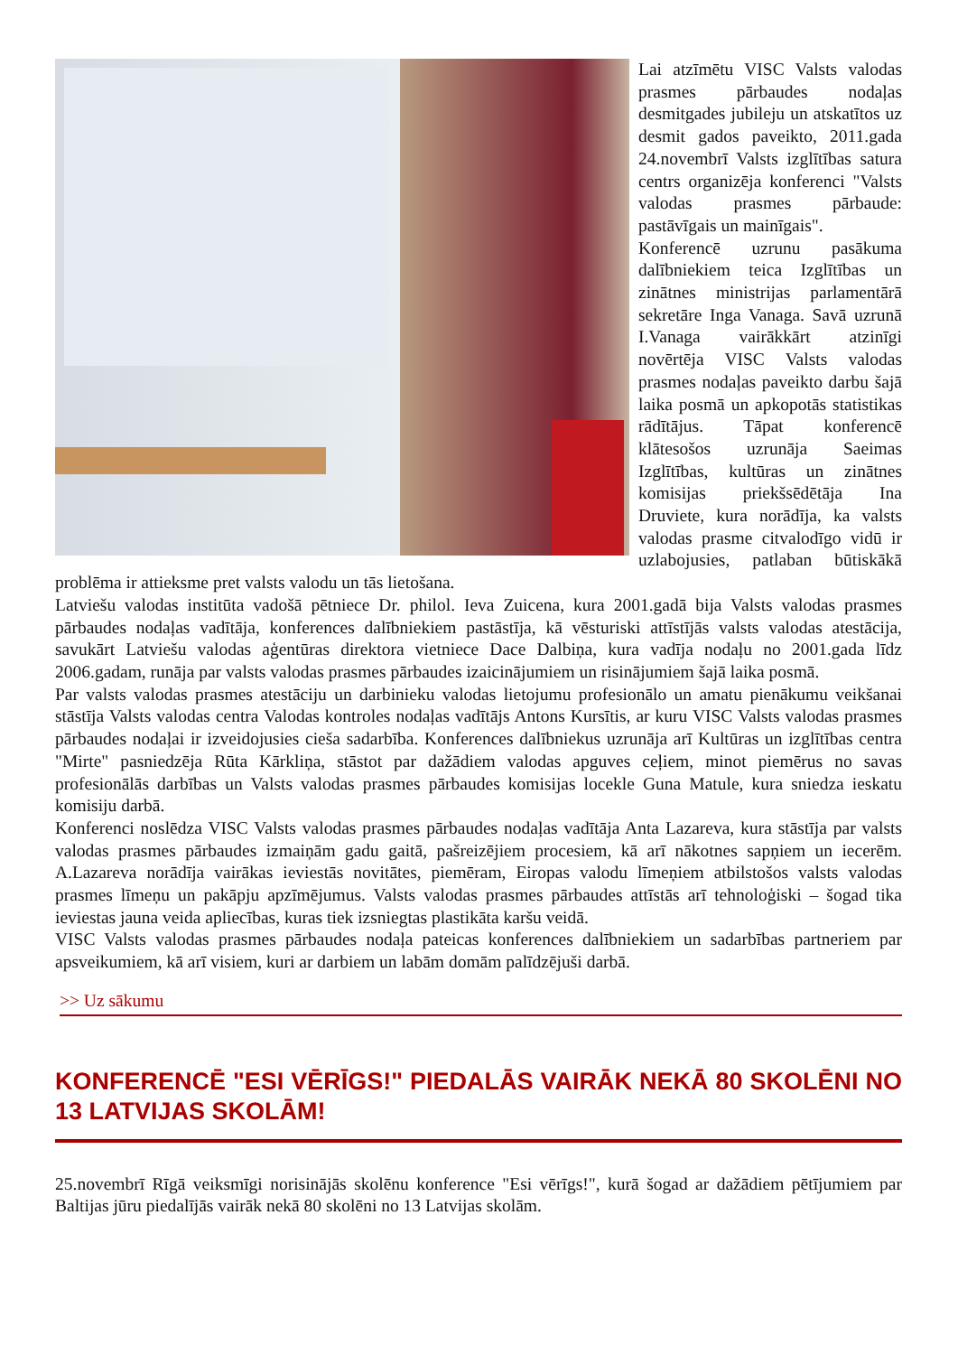Lai atzīmētu VISC Valsts valodas prasmes pārbaudes nodaļas desmitgades jubileju un atskatītos uz desmit gados paveikto, 2011.gada 24.novembrī Valsts izglītības satura centrs organizēja konferenci "Valsts valodas prasmes pārbaude: pastāvīgais un mainīgais".
Konferencē uzrunu pasākuma dalībniekiem teica Izglītības un zinātnes ministrijas parlamentārā sekretāre Inga Vanaga. Savā uzrunā I.Vanaga vairākkārt atzinīgi novērtēja VISC Valsts valodas prasmes nodaļas paveikto darbu šajā laika posmā un apkopotās statistikas rādītājus. Tāpat konferencē klātesošos uzrunāja Saeimas Izglītības, kultūras un zinātnes komisijas priekšsēdētāja Ina Druviete, kura norādīja, ka valsts valodas prasme citvalodīgo vidū ir uzlabojusies, patlaban būtiskākā problēma ir attieksme pret valsts valodu un tās lietošana.
Latviešu valodas institūta vadošā pētniece Dr. philol. Ieva Zuicena, kura 2001.gadā bija Valsts valodas prasmes pārbaudes nodaļas vadītāja, konferences dalībniekiem pastāstīja, kā vēsturiski attīstījās valsts valodas atestācija, savukārt Latviešu valodas aģentūras direktora vietniece Dace Dalbiņa, kura vadīja nodaļu no 2001.gada līdz 2006.gadam, runāja par valsts valodas prasmes pārbaudes izaicinājumiem un risinājumiem šajā laika posmā.
Par valsts valodas prasmes atestāciju un darbinieku valodas lietojumu profesionālo un amatu pienākumu veikšanai stāstīja Valsts valodas centra Valodas kontroles nodaļas vadītājs Antons Kursītis, ar kuru VISC Valsts valodas prasmes pārbaudes nodaļai ir izveidojusies cieša sadarbība. Konferences dalībniekus uzrunāja arī Kultūras un izglītības centra "Mirte" pasniedzēja Rūta Kārkliņa, stāstot par dažādiem valodas apguves ceļiem, minot piemērus no savas profesionālās darbības un Valsts valodas prasmes pārbaudes komisijas locekle Guna Matule, kura sniedza ieskatu komisiju darbā.
Konferenci noslēdza VISC Valsts valodas prasmes pārbaudes nodaļas vadītāja Anta Lazareva, kura stāstīja par valsts valodas prasmes pārbaudes izmaiņām gadu gaitā, pašreizējiem procesiem, kā arī nākotnes sapņiem un iecerēm. A.Lazareva norādīja vairākas ieviestās novitātes, piemēram, Eiropas valodu līmeņiem atbilstošos valsts valodas prasmes līmeņu un pakāpju apzīmējumus. Valsts valodas prasmes pārbaudes attīstās arī tehnoloģiski – šogad tika ieviestas jauna veida apliecības, kuras tiek izsniegtas plastikāta karšu veidā.
VISC Valsts valodas prasmes pārbaudes nodaļa pateicas konferences dalībniekiem un sadarbības partneriem par apsveikumiem, kā arī visiem, kuri ar darbiem un labām domām palīdzējuši darbā.
>> Uz sākumu
KONFERENCĒ "ESI VĒRĪGS!" PIEDALĀS VAIRĀK NEKĀ 80 SKOLĒNI NO 13 LATVIJAS SKOLĀM!
25.novembrī Rīgā veiksmīgi norisinājās skolēnu konference "Esi vērīgs!", kurā šogad ar dažādiem pētījumiem par Baltijas jūru piedalījās vairāk nekā 80 skolēni no 13 Latvijas skolām.